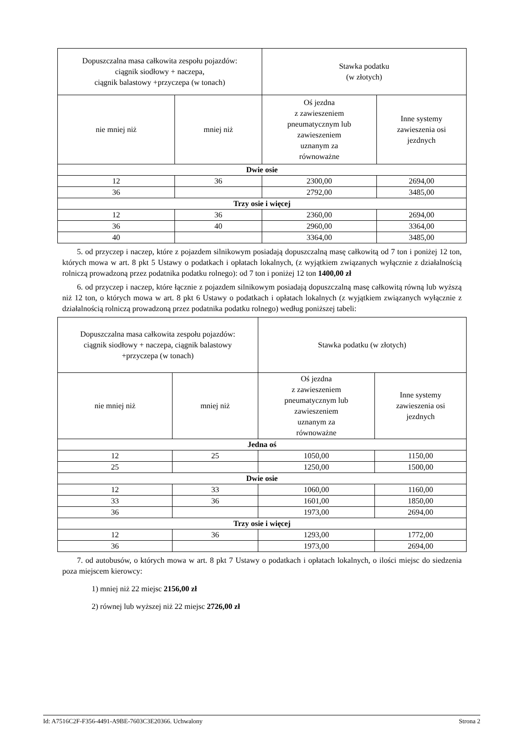| Dopuszczalna masa całkowita zespołu pojazdów: ciągnik siodłowy + naczepa, ciągnik balastowy +przyczepa (w tonach) | | Stawka podatku (w złotych) | |
| --- | --- | --- | --- |
| nie mniej niż | mniej niż | Oś jezdna z zawieszeniem pneumatycznym lub zawieszeniem uznanym za równoważne | Inne systemy zawieszenia osi jezdnych |
| Dwie osie | | | |
| 12 | 36 | 2300,00 | 2694,00 |
| 36 | | 2792,00 | 3485,00 |
| Trzy osie i więcej | | | |
| 12 | 36 | 2360,00 | 2694,00 |
| 36 | 40 | 2960,00 | 3364,00 |
| 40 | | 3364,00 | 3485,00 |
5. od przyczep i naczep, które z pojazdem silnikowym posiadają dopuszczalną masę całkowitą od 7 ton i poniżej 12 ton, których mowa w art. 8 pkt 5 Ustawy o podatkach i opłatach lokalnych, (z wyjątkiem związanych wyłącznie z działalnością rolniczą prowadzoną przez podatnika podatku rolnego): od 7 ton i poniżej 12 ton 1400,00 zł
6. od przyczep i naczep, które łącznie z pojazdem silnikowym posiadają dopuszczalną masę całkowitą równą lub wyższą niż 12 ton, o których mowa w art. 8 pkt 6 Ustawy o podatkach i opłatach lokalnych (z wyjątkiem związanych wyłącznie z działalnością rolniczą prowadzoną przez podatnika podatku rolnego) według poniższej tabeli:
| Dopuszczalna masa całkowita zespołu pojazdów: ciągnik siodłowy + naczepa, ciągnik balastowy +przyczepa (w tonach) | | Stawka podatku (w złotych) | |
| --- | --- | --- | --- |
| nie mniej niż | mniej niż | Oś jezdna z zawieszeniem pneumatycznym lub zawieszeniem uznanym za równoważne | Inne systemy zawieszenia osi jezdnych |
| Jedna oś | | | |
| 12 | 25 | 1050,00 | 1150,00 |
| 25 | | 1250,00 | 1500,00 |
| Dwie osie | | | |
| 12 | 33 | 1060,00 | 1160,00 |
| 33 | 36 | 1601,00 | 1850,00 |
| 36 | | 1973,00 | 2694,00 |
| Trzy osie i więcej | | | |
| 12 | 36 | 1293,00 | 1772,00 |
| 36 | | 1973,00 | 2694,00 |
7. od autobusów, o których mowa w art. 8 pkt 7 Ustawy o podatkach i opłatach lokalnych, o ilości miejsc do siedzenia poza miejscem kierowcy:
1) mniej niż 22 miejsc 2156,00 zł
2) równej lub wyższej niż 22 miejsc 2726,00 zł
Id: A7516C2F-F356-4491-A9BE-7603C3E20366. Uchwalony Strona 2